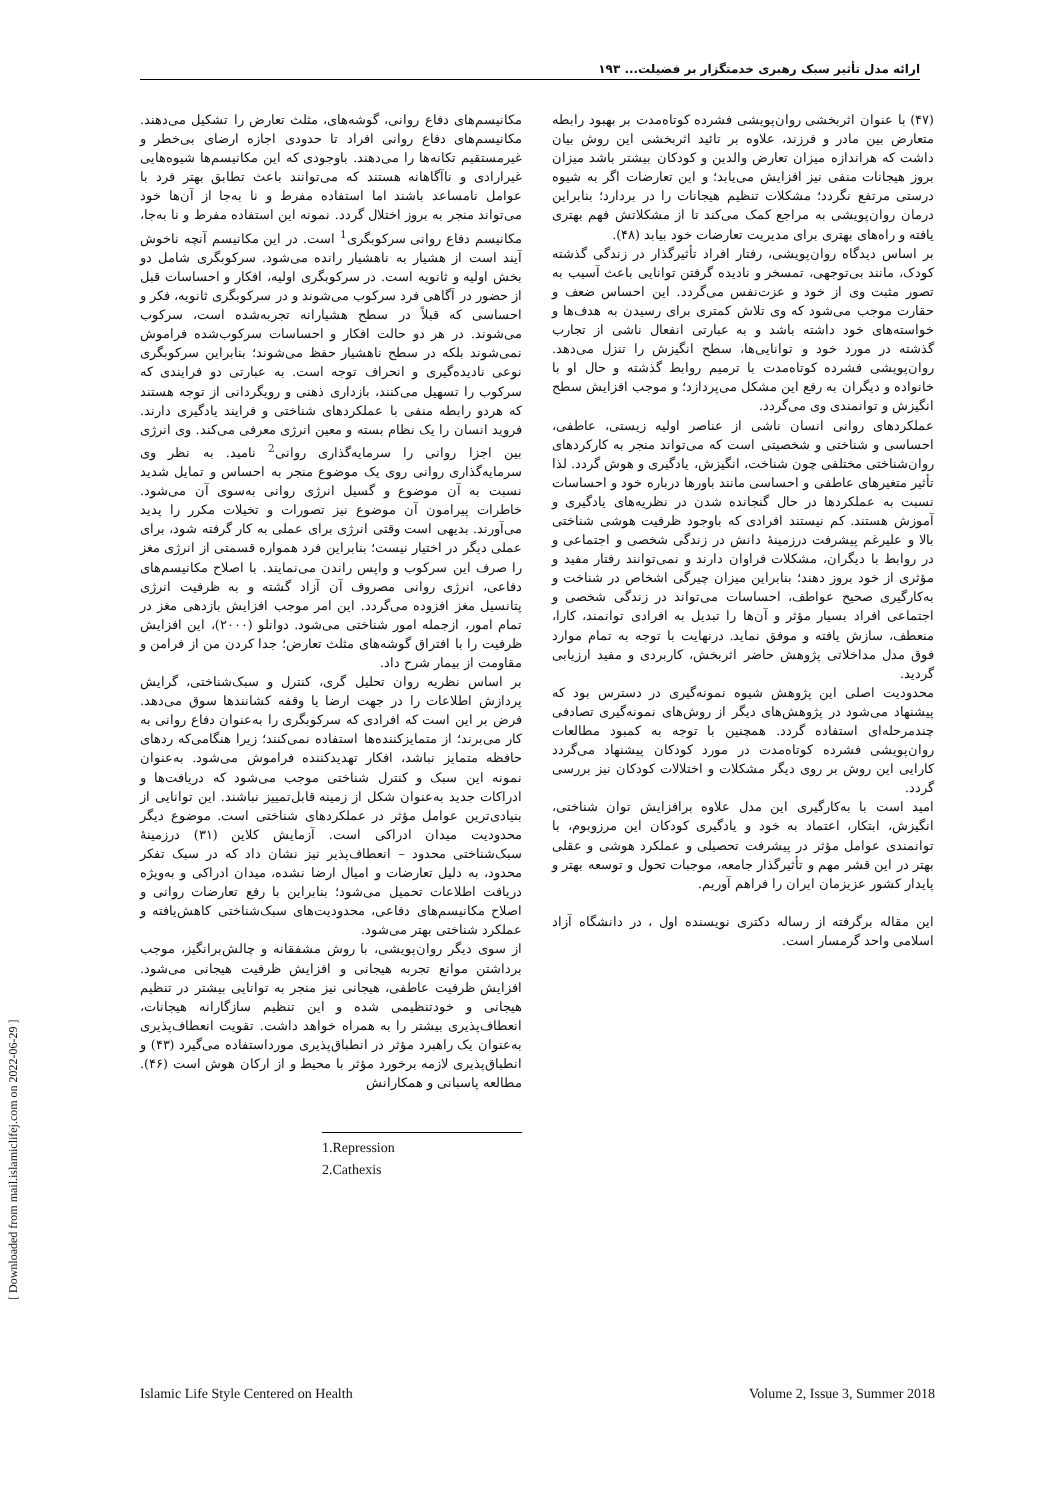ارائه مدل تأثیر سبک رهبری خدمتگزار بر فضیلت... ۱۹۳
[ Downloaded from mail.islamiclifej.com on 2022-06-29 ]
مکانیسم‌های دفاع روانی، گوشه‌های، مثلث تعارض را تشکیل می‌دهند. مکانیسم‌های دفاع روانی افراد تا حدودی اجازه ارضای بی‌خطر و غیرمستقیم تکانه‌ها را می‌دهند. باوجودی که این مکانیسم‌ها شیوه‌هایی غیرارادی و ناآگاهانه هستند که می‌توانند باعث تطابق بهتر فرد با عوامل نامساعد باشند اما استفاده مفرط و نا به‌جا از آن‌ها خود می‌تواند منجر به بروز اختلال گردد. نمونه این استفاده مفرط و نا به‌جا، مکانیسم دفاع روانی سرکوبگری<sup>1</sup> است. در این مکانیسم آنچه ناخوش آیند است از هشیار به ناهشیار رانده می‌شود. سرکوبگری شامل دو بخش اولیه و ثانویه است. در سرکوبگری اولیه، افکار و احساسات قبل از حضور در آگاهی فرد سرکوب می‌شوند و در سرکوبگری ثانویه، فکر و احساسی که قبلاً در سطح هشیارانه تجربه‌شده است، سرکوب می‌شوند. در هر دو حالت افکار و احساسات سرکوب‌شده فراموش نمی‌شوند بلکه در سطح ناهشیار حفظ می‌شوند؛ بنابراین سرکوبگری نوعی نادیده‌گیری و انحراف توجه است. به عبارتی دو فرایندی که سرکوب را تسهیل می‌کنند، بازداری ذهنی و رویگردانی از توجه هستند که هردو رابطه منفی با عملکردهای شناختی و فرایند یادگیری دارند. فروید انسان را یک نظام بسته و معین انرژی معرفی می‌کند. وی انرژی بین اجزا روانی را سرمایه‌گذاری روانی<sup>2</sup> نامید. به نظر وی سرمایه‌گذاری روانی روی یک موضوع منجر به احساس و تمایل شدید نسبت به آن موضوع و گسیل انرژی روانی به‌سوی آن می‌شود. خاطرات پیرامون آن موضوع نیز تصورات و تخیلات مکرر را پدید می‌آورند. بدیهی است وقتی انرژی برای عملی به کار گرفته شود، برای عملی دیگر در اختیار نیست؛ بنابراین فرد همواره قسمتی از انرژی مغز را صرف این سرکوب و واپس راندن می‌نمایند. با اصلاح مکانیسم‌های دفاعی، انرژی روانی مصروف آن آزاد گشته و به ظرفیت انرژی پتانسیل مغز افزوده می‌گردد. این امر موجب افزایش بازدهی مغز در تمام امور، ازجمله امور شناختی می‌شود. دوانلو (۲۰۰۰)، این افزایش ظرفیت را با افتراق گوشه‌های مثلث تعارض؛ جدا کردن من از فرامن و مقاومت از بیمار شرح داد.
بر اساس نظریه روان تحلیل گری، کنترل و سبک‌شناختی، گرایش پردازش اطلاعات را در جهت ارضا یا وقفه کشانندها سوق می‌دهد. فرض بر این است که افرادی که سرکوبگری را به‌عنوان دفاع روانی به کار می‌برند؛ از متمایزکننده‌ها استفاده نمی‌کنند؛ زیرا هنگامی‌که ردهای حافظه متمایز نباشد، افکار تهدیدکننده فراموش می‌شود. به‌عنوان نمونه این سبک و کنترل شناختی موجب می‌شود که دریافت‌ها و ادراکات جدید به‌عنوان شکل از زمینه قابل‌تمییز نباشند. این توانایی از بنیادی‌ترین عوامل مؤثر در عملکردهای شناختی است. موضوع دیگر محدودیت میدان ادراکی است. آزمایش کلاین (۳۱) درزمینهٔ سبک‌شناختی محدود – انعطاف‌پذیر نیز نشان داد که در سبک تفکر محدود، به دلیل تعارضات و امیال ارضا نشده، میدان ادراکی و به‌ویژه دریافت اطلاعات تحمیل می‌شود؛ بنابراین با رفع تعارضات روانی و اصلاح مکانیسم‌های دفاعی، محدودیت‌های سبک‌شناختی کاهش‌یافته و عملکرد شناختی بهتر می‌شود.
از سوی دیگر روان‌پویشی، با روش مشفقانه و چالش‌برانگیز، موجب برداشتن موانع تجربه هیجانی و افزایش ظرفیت هیجانی می‌شود. افزایش ظرفیت عاطفی، هیجانی نیز منجر به توانایی بیشتر در تنظیم هیجانی و خودتنظیمی شده و این تنظیم سازگارانه هیجانات، انعطاف‌پذیری بیشتر را به همراه خواهد داشت. تقویت انعطاف‌پذیری به‌عنوان یک راهبرد مؤثر در انطباق‌پذیری مورداستفاده می‌گیرد (۴۳) و انطباق‌پذیری لازمه برخورد مؤثر با محیط و از ارکان هوش است (۴۶). مطالعه پاسبانی و همکارانش
1.Repression
2.Cathexis
(۴۷) با عنوان اثربخشی روان‌پویشی فشرده کوتاه‌مدت بر بهبود رابطه متعارض بین مادر و فرزند، علاوه بر تائید اثربخشی این روش بیان داشت که هراندازه میزان تعارض والدین و کودکان بیشتر باشد میزان بروز هیجانات منفی نیز افزایش می‌یابد؛ و این تعارضات اگر به شیوه درستی مرتفع نگردد؛ مشکلات تنظیم هیجانات را در بردارد؛ بنابراین درمان روان‌پویشی به مراجع کمک می‌کند تا از مشکلاتش فهم بهتری یافته و راه‌های بهتری برای مدیریت تعارضات خود بیابد (۴۸).
بر اساس دیدگاه روان‌پویشی، رفتار افراد تأثیرگذار در زندگی گذشته کودک، مانند بی‌توجهی، تمسخر و نادیده گرفتن توانایی باعث آسیب به تصور مثبت وی از خود و عزت‌نفس می‌گردد. این احساس ضعف و حقارت موجب می‌شود که وی تلاش کمتری برای رسیدن به هدف‌ها و خواسته‌های خود داشته باشد و به عبارتی انفعال ناشی از تجارب گذشته در مورد خود و توانایی‌ها، سطح انگیزش را تنزل می‌دهد. روان‌پویشی فشرده کوتاه‌مدت با ترمیم روابط گذشته و حال او با خانواده و دیگران به رفع این مشکل می‌پردازد؛ و موجب افزایش سطح انگیزش و توانمندی وی می‌گردد.
عملکردهای روانی انسان ناشی از عناصر اولیه زیستی، عاطفی، احساسی و شناختی و شخصیتی است که می‌تواند منجر به کارکردهای روان‌شناختی مختلفی چون شناخت، انگیزش، یادگیری و هوش گردد. لذا تأثیر متغیرهای عاطفی و احساسی مانند باورها درباره خود و احساسات نسبت به عملکردها در حال گنجانده شدن در نظریه‌های یادگیری و آموزش هستند. کم نیستند افرادی که باوجود ظرفیت هوشی شناختی بالا و علیرغم پیشرفت درزمینهٔ دانش در زندگی شخصی و اجتماعی و در روابط با دیگران، مشکلات فراوان دارند و نمی‌توانند رفتار مفید و مؤثری از خود بروز دهند؛ بنابراین میزان چیرگی اشخاص در شناخت و به‌کارگیری صحیح عواطف، احساسات می‌تواند در زندگی شخصی و اجتماعی افراد بسیار مؤثر و آن‌ها را تبدیل به افرادی توانمند، کارا، منعطف، سازش یافته و موفق نماید. درنهایت با توجه به تمام موارد فوق مدل مداخلاتی پژوهش حاضر اثربخش، کاربردی و مفید ارزیابی گردید.
محدودیت اصلی این پژوهش شیوه نمونه‌گیری در دسترس بود که پیشنهاد می‌شود در پژوهش‌های دیگر از روش‌های نمونه‌گیری تصادفی چندمرحله‌ای استفاده گردد. همچنین با توجه به کمبود مطالعات روان‌پویشی فشرده کوتاه‌مدت در مورد کودکان پیشنهاد می‌گردد کارایی این روش بر روی دیگر مشکلات و اختلالات کودکان نیز بررسی گردد.
امید است با به‌کارگیری این مدل علاوه برافزایش توان شناختی، انگیزش، ابتکار، اعتماد به خود و یادگیری کودکان این مرزوبوم، با توانمندی عوامل مؤثر در پیشرفت تحصیلی و عملکرد هوشی و عقلی بهتر در این قشر مهم و تأثیرگذار جامعه، موجبات تحول و توسعه بهتر و پایدار کشور عزیزمان ایران را فراهم آوریم.
این مقاله برگرفته از رساله دکتری نویسنده اول ، در دانشگاه آزاد اسلامی واحد گرمسار است.
Islamic Life Style Centered on Health Volume 2, Issue 3, Summer 2018